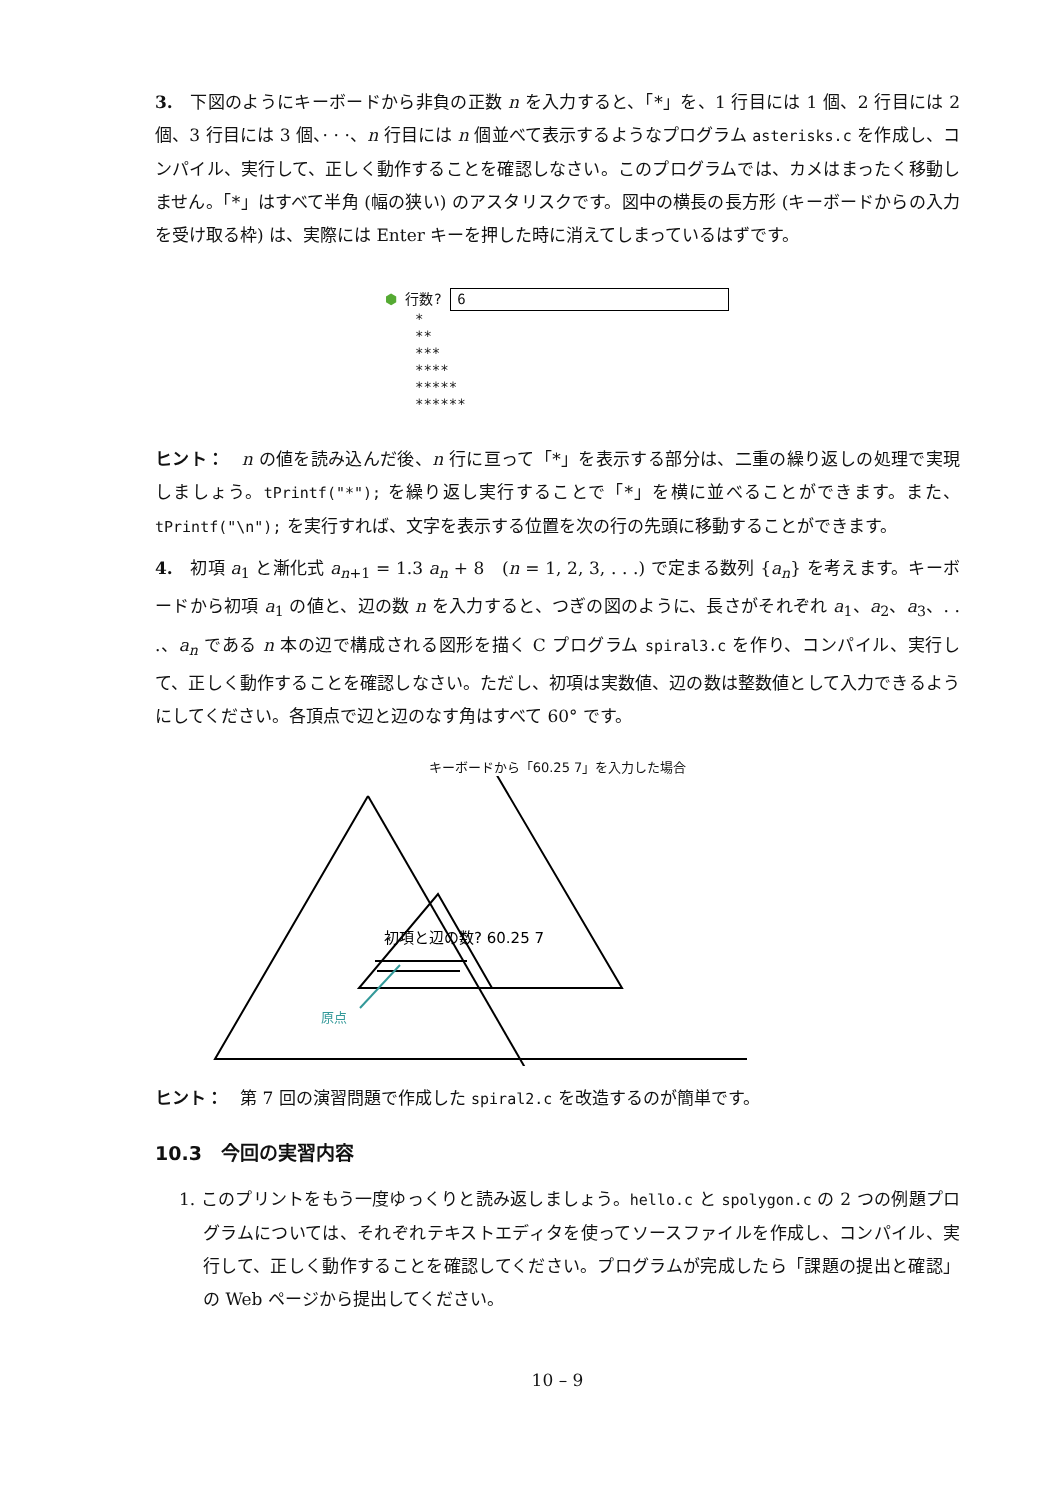3.　下図のようにキーボードから非負の正数 n を入力すると、「*」を、1 行目には 1 個、2 行目には 2 個、3 行目には 3 個、· · ·、n 行目には n 個並べて表示するようなプログラム asterisks.c を作成し、コンパイル、実行して、正しく動作することを確認しなさい。このプログラムでは、カメはまったく移動しません。「*」はすべて半角 (幅の狭い) のアスタリスクです。図中の横長の長方形 (キーボードからの入力を受け取る枠) は、実際には Enter キーを押した時に消えてしまっているはずです。
⬢ 行数? 6
*
**
***
****
*****
******
ヒント：　n の値を読み込んだ後、n 行に亘って「*」を表示する部分は、二重の繰り返しの処理で実現しましょう。tPrintf("*"); を繰り返し実行することで「*」を横に並べることができます。また、tPrintf("\n"); を実行すれば、文字を表示する位置を次の行の先頭に移動することができます。
4.　初項 a<sub>1</sub> と漸化式 a<sub>n+1</sub> = 1.3 a<sub>n</sub> + 8　(n = 1, 2, 3, . . .) で定まる数列 {a<sub>n</sub>} を考えます。キーボードから初項 a<sub>1</sub> の値と、辺の数 n を入力すると、つぎの図のように、長さがそれぞれ a<sub>1</sub>、a<sub>2</sub>、a<sub>3</sub>、. . .、a<sub>n</sub> である n 本の辺で構成される図形を描く C プログラム spiral3.c を作り、コンパイル、実行して、正しく動作することを確認しなさい。ただし、初項は実数値、辺の数は整数値として入力できるようにしてください。各頂点で辺と辺のなす角はすべて 60° です。
キーボードから「60.25 7」を入力した場合
初項と辺の数? 60.25 7
原点
ヒント：　第 7 回の演習問題で作成した spiral2.c を改造するのが簡単です。
10.3　今回の実習内容
1. このプリントをもう一度ゆっくりと読み返しましょう。hello.c と spolygon.c の 2 つの例題プログラムについては、それぞれテキストエディタを使ってソースファイルを作成し、コンパイル、実行して、正しく動作することを確認してください。プログラムが完成したら「課題の提出と確認」の Web ページから提出してください。
10 – 9